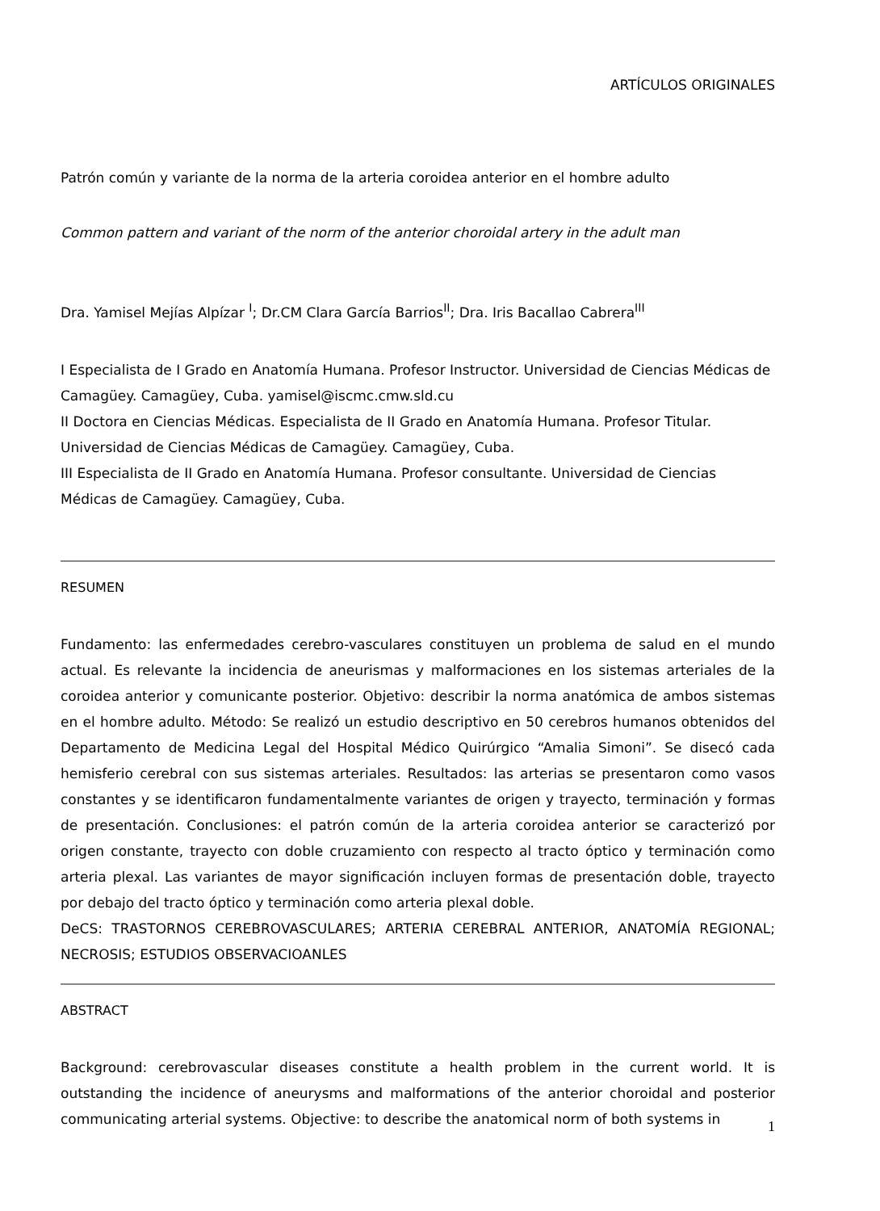ARTÍCULOS ORIGINALES
Patrón común y variante de la norma de la arteria coroidea anterior en el hombre adulto
Common pattern and variant of the norm of the anterior choroidal artery in the adult man
Dra. Yamisel Mejías Alpízar <sup>I</sup>; Dr.CM Clara García Barrios<sup>II</sup>; Dra. Iris Bacallao Cabrera<sup>III</sup>
I Especialista de I Grado en Anatomía Humana. Profesor Instructor. Universidad de Ciencias Médicas de Camagüey. Camagüey, Cuba. yamisel@iscmc.cmw.sld.cu
II Doctora en Ciencias Médicas. Especialista de II Grado en Anatomía Humana. Profesor Titular. Universidad de Ciencias Médicas de Camagüey. Camagüey, Cuba.
III Especialista de II Grado en Anatomía Humana. Profesor consultante. Universidad de Ciencias Médicas de Camagüey. Camagüey, Cuba.
RESUMEN
Fundamento: las enfermedades cerebro-vasculares constituyen un problema de salud en el mundo actual. Es relevante la incidencia de aneurismas y malformaciones en los sistemas arteriales de la coroidea anterior y comunicante posterior. Objetivo: describir la norma anatómica de ambos sistemas en el hombre adulto. Método: Se realizó un estudio descriptivo en 50 cerebros humanos obtenidos del Departamento de Medicina Legal del Hospital Médico Quirúrgico “Amalia Simoni”. Se disecó cada hemisferio cerebral con sus sistemas arteriales. Resultados: las arterias se presentaron como vasos constantes y se identificaron fundamentalmente variantes de origen y trayecto, terminación y formas de presentación. Conclusiones: el patrón común de la arteria coroidea anterior se caracterizó por origen constante, trayecto con doble cruzamiento con respecto al tracto óptico y terminación como arteria plexal. Las variantes de mayor significación incluyen formas de presentación doble, trayecto por debajo del tracto óptico y terminación como arteria plexal doble.
DeCS: TRASTORNOS CEREBROVASCULARES; ARTERIA CEREBRAL ANTERIOR, ANATOMÍA REGIONAL; NECROSIS; ESTUDIOS OBSERVACIOANLES
ABSTRACT
Background: cerebrovascular diseases constitute a health problem in the current world. It is outstanding the incidence of aneurysms and malformations of the anterior choroidal and posterior communicating arterial systems. Objective: to describe the anatomical norm of both systems in
1